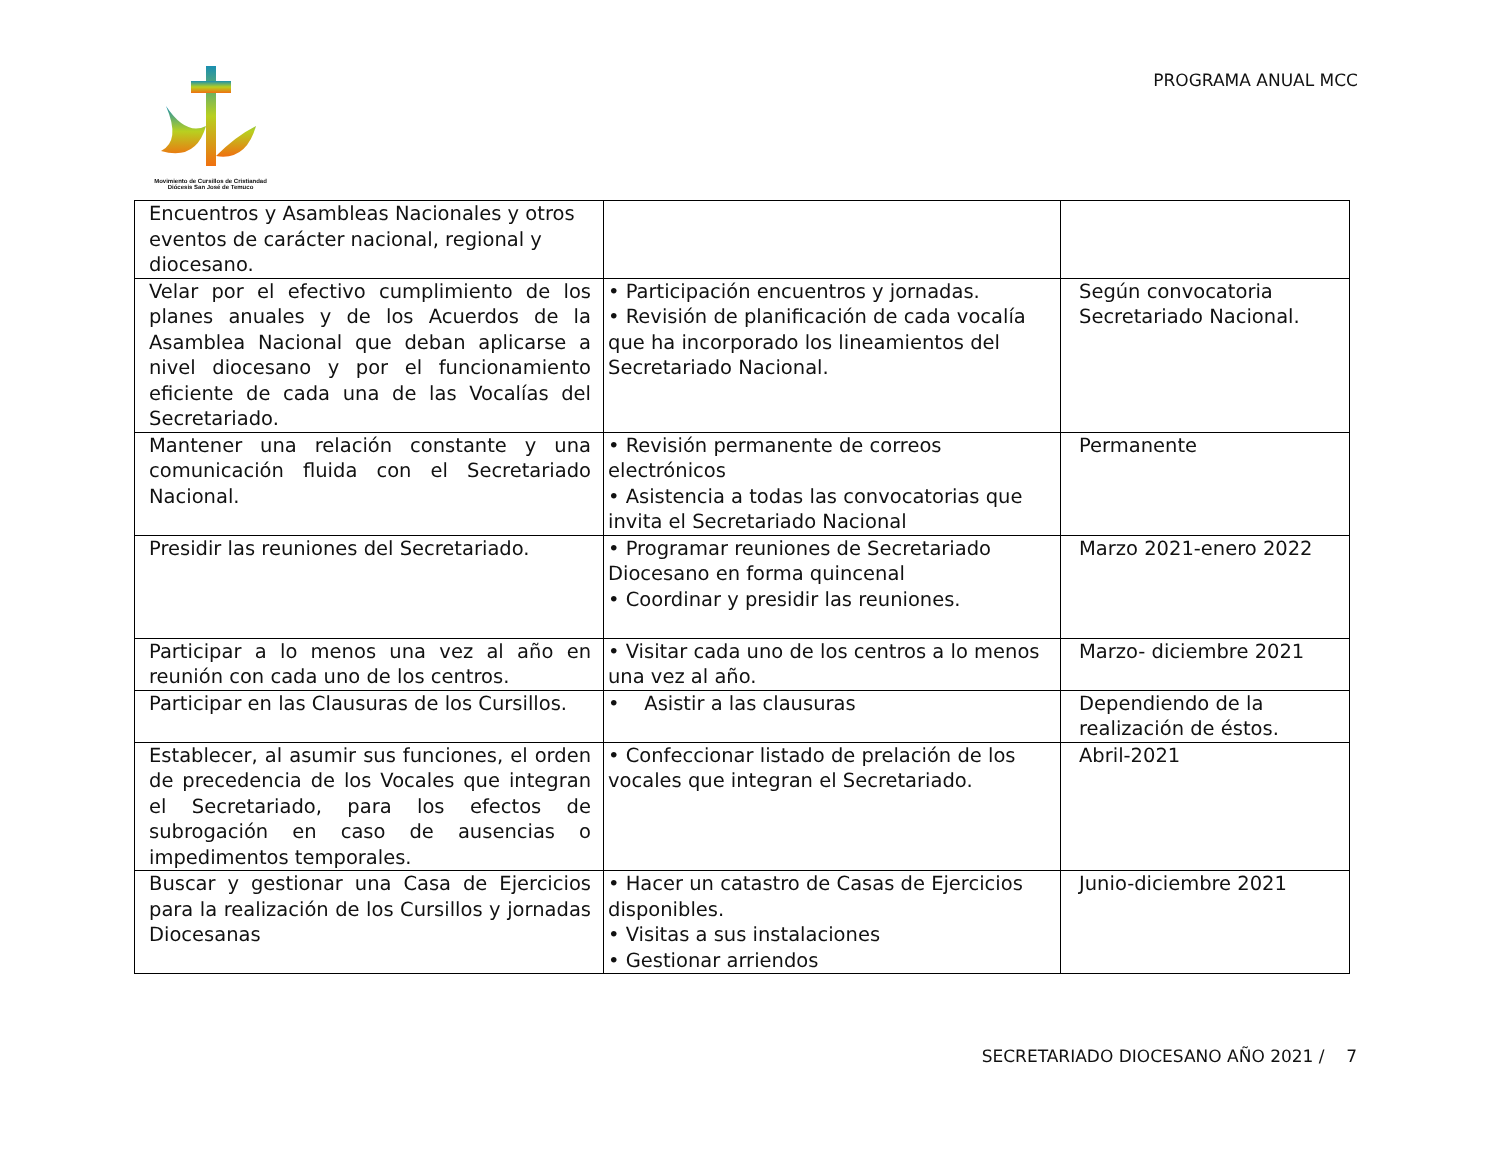Movimiento de Cursillos de Cristiandad
Diócesis San José de Temuco
PROGRAMA ANUAL MCC
| Encuentros y Asambleas Nacionales y otros eventos de carácter nacional, regional y diocesano. | | |
| Velar por el efectivo cumplimiento de los planes anuales y de los Acuerdos de la Asamblea Nacional que deban aplicarse a nivel diocesano y por el funcionamiento eficiente de cada una de las Vocalías del Secretariado. | • Participación encuentros y jornadas. • Revisión de planificación de cada vocalía que ha incorporado los lineamientos del Secretariado Nacional. | Según convocatoria Secretariado Nacional. |
| Mantener una relación constante y una comunicación fluida con el Secretariado Nacional. | • Revisión permanente de correos electrónicos • Asistencia a todas las convocatorias que invita el Secretariado Nacional | Permanente |
| Presidir las reuniones del Secretariado. | • Programar reuniones de Secretariado Diocesano en forma quincenal • Coordinar y presidir las reuniones. | Marzo 2021-enero 2022 |
| Participar a lo menos una vez al año en reunión con cada uno de los centros. | • Visitar cada uno de los centros a lo menos una vez al año. | Marzo- diciembre 2021 |
| Participar en las Clausuras de los Cursillos. | • Asistir a las clausuras | Dependiendo de la realización de éstos. |
| Establecer, al asumir sus funciones, el orden de precedencia de los Vocales que integran el Secretariado, para los efectos de subrogación en caso de ausencias o impedimentos temporales. | • Confeccionar listado de prelación de los vocales que integran el Secretariado. | Abril-2021 |
| Buscar y gestionar una Casa de Ejercicios para la realización de los Cursillos y jornadas Diocesanas | • Hacer un catastro de Casas de Ejercicios disponibles. • Visitas a sus instalaciones • Gestionar arriendos | Junio-diciembre 2021 |
SECRETARIADO DIOCESANO AÑO 2021 / 7